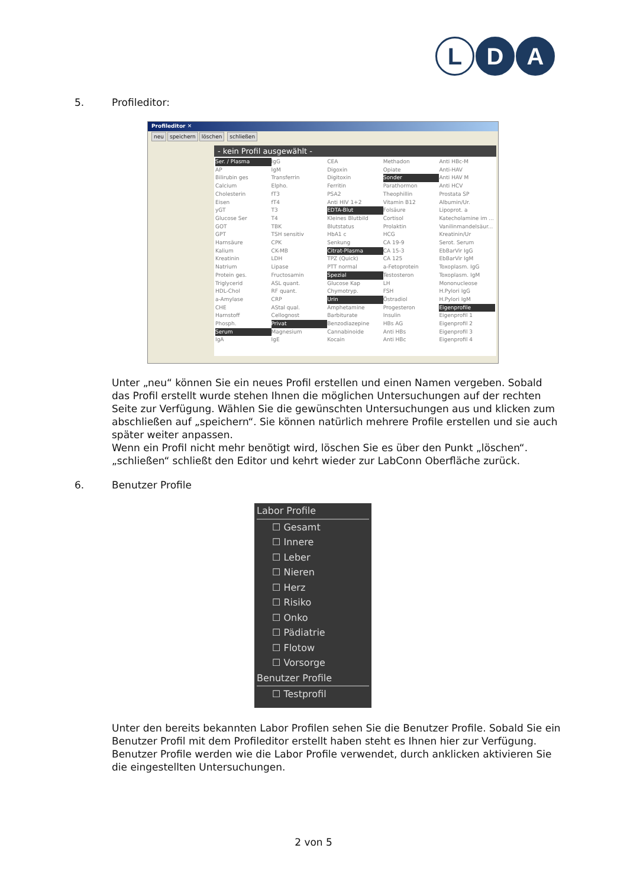L D A
5. Profileditor:
Profileditor ✕
neu speichern löschen schließen
- kein Profil ausgewählt -
Ser. / Plasma
AP
Bilirubin ges
Calcium
Cholesterin
Eisen
yGT
Glucose Ser
GOT
GPT
Harnsäure
Kalium
Kreatinin
Natrium
Protein ges.
Triglycerid
HDL-Chol
a-Amylase
CHE
Harnstoff
Phosph.
Serum
IgA
IgG
IgM
Transferrin
Elpho.
fT3
fT4
T3
T4
TBK
TSH sensitiv
CPK
CK-MB
LDH
Lipase
Fructosamin
ASL quant.
RF quant.
CRP
AStal qual.
Cellognost
Privat
Magnesium
IgE
CEA
Digoxin
Digitoxin
Ferritin
PSA2
Anti HIV 1+2
EDTA-Blut
Kleines Blutbild
Blutstatus
HbA1 c
Senkung
Citrat-Plasma
TPZ (Quick)
PTT normal
Spezial
Glucose Kap
Chymotryp.
Urin
Amphetamine
Barbiturate
Benzodiazepine
Cannabinoide
Kocain
Methadon
Opiate
Sonder
Parathormon
Theophillin
Vitamin B12
Folsäure
Cortisol
Prolaktin
HCG
CA 19-9
CA 15-3
CA 125
a-Fetoprotein
Testosteron
LH
FSH
Östradiol
Progesteron
Insulin
HBs AG
Anti HBs
Anti HBc
Anti HBc-M
Anti-HAV
Anti HAV M
Anti HCV
Prostata SP
Albumin/Ur.
Lipoprot. a
Katecholamine im ...
Vanilinmandelsäur...
Kreatinin/Ur
Serot. Serum
EbBarVir IgG
EbBarVir IgM
Toxoplasm. IgG
Toxoplasm. IgM
Mononucleose
H.Pylori IgG
H.Pylori IgM
Eigenprofile
Eigenprofil 1
Eigenprofil 2
Eigenprofil 3
Eigenprofil 4
Unter „neu“ können Sie ein neues Profil erstellen und einen Namen vergeben. Sobald das Profil erstellt wurde stehen Ihnen die möglichen Untersuchungen auf der rechten Seite zur Verfügung. Wählen Sie die gewünschten Untersuchungen aus und klicken zum abschließen auf „speichern“. Sie können natürlich mehrere Profile erstellen und sie auch später weiter anpassen.
Wenn ein Profil nicht mehr benötigt wird, löschen Sie es über den Punkt „löschen“. „schließen“ schließt den Editor und kehrt wieder zur LabConn Oberfläche zurück.
6. Benutzer Profile
Labor Profile
☐ Gesamt
☐ Innere
☐ Leber
☐ Nieren
☐ Herz
☐ Risiko
☐ Onko
☐ Pädiatrie
☐ Flotow
☐ Vorsorge
Benutzer Profile
☐ Testprofil
Unter den bereits bekannten Labor Profilen sehen Sie die Benutzer Profile. Sobald Sie ein Benutzer Profil mit dem Profileditor erstellt haben steht es Ihnen hier zur Verfügung. Benutzer Profile werden wie die Labor Profile verwendet, durch anklicken aktivieren Sie die eingestellten Untersuchungen.
2 von 5